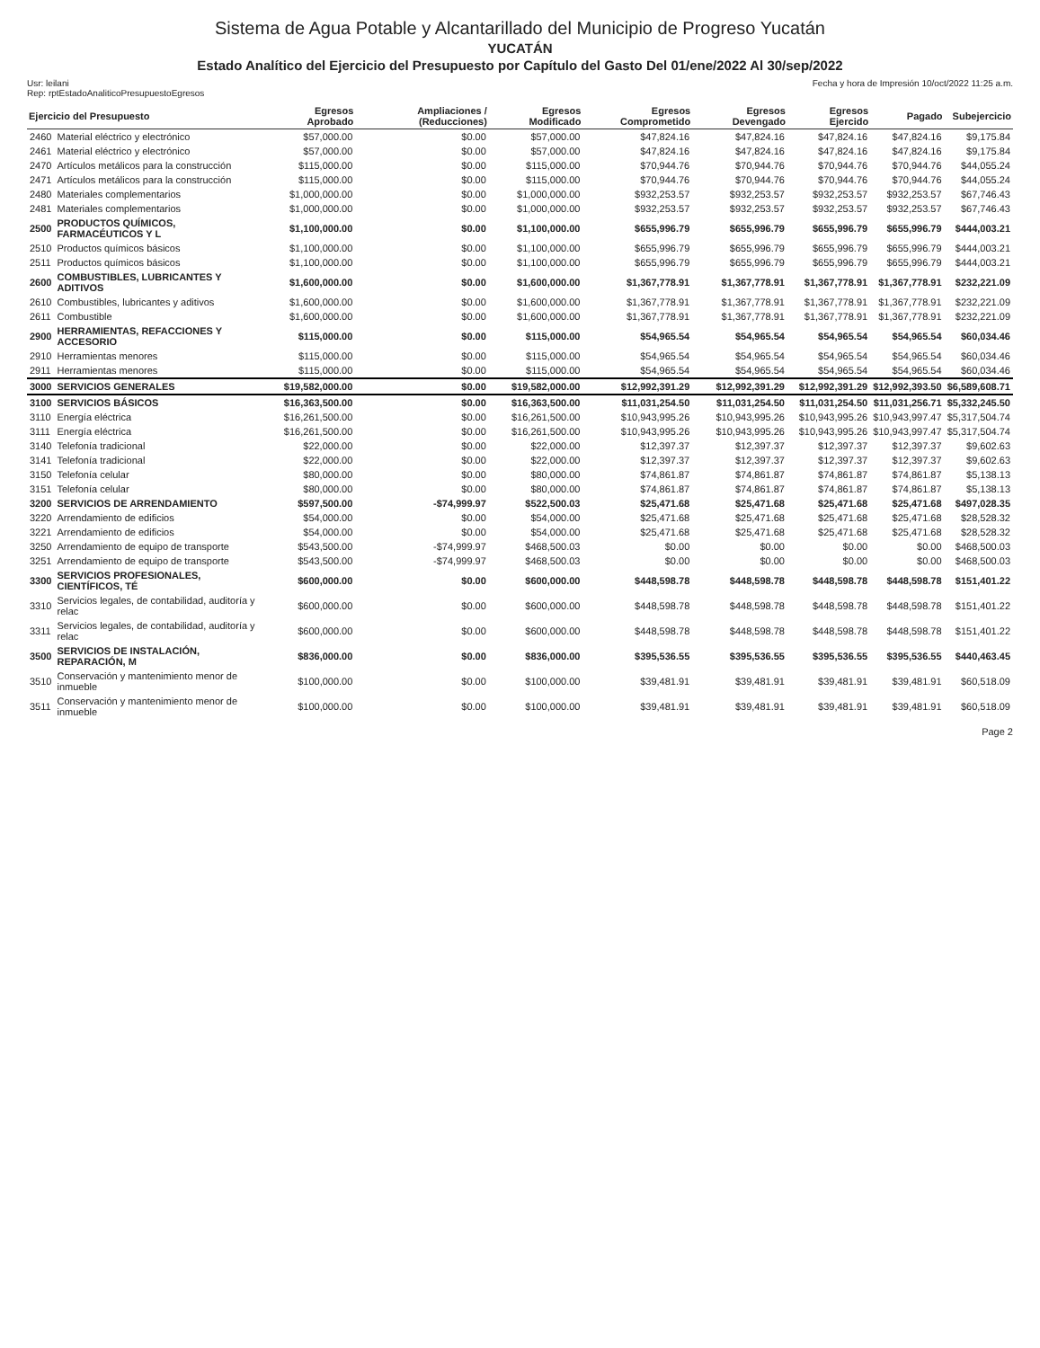Sistema de Agua Potable y Alcantarillado del Municipio de Progreso Yucatán
YUCATÁN
Estado Analítico del Ejercicio del Presupuesto por Capítulo del Gasto Del 01/ene/2022 Al 30/sep/2022
Usr: leilani
Rep: rptEstadoAnaliticoPresupuestoEgresos
Fecha y hora de Impresión 10/oct/2022 11:25 a.m.
| Ejercicio del Presupuesto | | Egresos Aprobado | Ampliaciones / (Reducciones) | Egresos Modificado | Egresos Comprometido | Egresos Devengado | Egresos Ejercido | Pagado | Subejercicio |
| --- | --- | --- | --- | --- | --- | --- | --- | --- | --- |
| 2460 | Material eléctrico y electrónico | $57,000.00 | $0.00 | $57,000.00 | $47,824.16 | $47,824.16 | $47,824.16 | $47,824.16 | $9,175.84 |
| 2461 | Material eléctrico y electrónico | $57,000.00 | $0.00 | $57,000.00 | $47,824.16 | $47,824.16 | $47,824.16 | $47,824.16 | $9,175.84 |
| 2470 | Artículos metálicos para la construcción | $115,000.00 | $0.00 | $115,000.00 | $70,944.76 | $70,944.76 | $70,944.76 | $70,944.76 | $44,055.24 |
| 2471 | Artículos metálicos para la construcción | $115,000.00 | $0.00 | $115,000.00 | $70,944.76 | $70,944.76 | $70,944.76 | $70,944.76 | $44,055.24 |
| 2480 | Materiales complementarios | $1,000,000.00 | $0.00 | $1,000,000.00 | $932,253.57 | $932,253.57 | $932,253.57 | $932,253.57 | $67,746.43 |
| 2481 | Materiales complementarios | $1,000,000.00 | $0.00 | $1,000,000.00 | $932,253.57 | $932,253.57 | $932,253.57 | $932,253.57 | $67,746.43 |
| 2500 | PRODUCTOS QUÍMICOS, FARMACÉUTICOS Y L | $1,100,000.00 | $0.00 | $1,100,000.00 | $655,996.79 | $655,996.79 | $655,996.79 | $655,996.79 | $444,003.21 |
| 2510 | Productos químicos básicos | $1,100,000.00 | $0.00 | $1,100,000.00 | $655,996.79 | $655,996.79 | $655,996.79 | $655,996.79 | $444,003.21 |
| 2511 | Productos químicos básicos | $1,100,000.00 | $0.00 | $1,100,000.00 | $655,996.79 | $655,996.79 | $655,996.79 | $655,996.79 | $444,003.21 |
| 2600 | COMBUSTIBLES, LUBRICANTES Y ADITIVOS | $1,600,000.00 | $0.00 | $1,600,000.00 | $1,367,778.91 | $1,367,778.91 | $1,367,778.91 | $1,367,778.91 | $232,221.09 |
| 2610 | Combustibles, lubricantes y aditivos | $1,600,000.00 | $0.00 | $1,600,000.00 | $1,367,778.91 | $1,367,778.91 | $1,367,778.91 | $1,367,778.91 | $232,221.09 |
| 2611 | Combustible | $1,600,000.00 | $0.00 | $1,600,000.00 | $1,367,778.91 | $1,367,778.91 | $1,367,778.91 | $1,367,778.91 | $232,221.09 |
| 2900 | HERRAMIENTAS, REFACCIONES Y ACCESORIO | $115,000.00 | $0.00 | $115,000.00 | $54,965.54 | $54,965.54 | $54,965.54 | $54,965.54 | $60,034.46 |
| 2910 | Herramientas menores | $115,000.00 | $0.00 | $115,000.00 | $54,965.54 | $54,965.54 | $54,965.54 | $54,965.54 | $60,034.46 |
| 2911 | Herramientas menores | $115,000.00 | $0.00 | $115,000.00 | $54,965.54 | $54,965.54 | $54,965.54 | $54,965.54 | $60,034.46 |
| 3000 | SERVICIOS GENERALES | $19,582,000.00 | $0.00 | $19,582,000.00 | $12,992,391.29 | $12,992,391.29 | $12,992,391.29 | $12,992,393.50 | $6,589,608.71 |
| 3100 | SERVICIOS BÁSICOS | $16,363,500.00 | $0.00 | $16,363,500.00 | $11,031,254.50 | $11,031,254.50 | $11,031,254.50 | $11,031,256.71 | $5,332,245.50 |
| 3110 | Energía eléctrica | $16,261,500.00 | $0.00 | $16,261,500.00 | $10,943,995.26 | $10,943,995.26 | $10,943,995.26 | $10,943,997.47 | $5,317,504.74 |
| 3111 | Energía eléctrica | $16,261,500.00 | $0.00 | $16,261,500.00 | $10,943,995.26 | $10,943,995.26 | $10,943,995.26 | $10,943,997.47 | $5,317,504.74 |
| 3140 | Telefonía tradicional | $22,000.00 | $0.00 | $22,000.00 | $12,397.37 | $12,397.37 | $12,397.37 | $12,397.37 | $9,602.63 |
| 3141 | Telefonía tradicional | $22,000.00 | $0.00 | $22,000.00 | $12,397.37 | $12,397.37 | $12,397.37 | $12,397.37 | $9,602.63 |
| 3150 | Telefonía celular | $80,000.00 | $0.00 | $80,000.00 | $74,861.87 | $74,861.87 | $74,861.87 | $74,861.87 | $5,138.13 |
| 3151 | Telefonía celular | $80,000.00 | $0.00 | $80,000.00 | $74,861.87 | $74,861.87 | $74,861.87 | $74,861.87 | $5,138.13 |
| 3200 | SERVICIOS DE ARRENDAMIENTO | $597,500.00 | -$74,999.97 | $522,500.03 | $25,471.68 | $25,471.68 | $25,471.68 | $25,471.68 | $497,028.35 |
| 3220 | Arrendamiento de edificios | $54,000.00 | $0.00 | $54,000.00 | $25,471.68 | $25,471.68 | $25,471.68 | $25,471.68 | $28,528.32 |
| 3221 | Arrendamiento de edificios | $54,000.00 | $0.00 | $54,000.00 | $25,471.68 | $25,471.68 | $25,471.68 | $25,471.68 | $28,528.32 |
| 3250 | Arrendamiento de equipo de transporte | $543,500.00 | -$74,999.97 | $468,500.03 | $0.00 | $0.00 | $0.00 | $0.00 | $468,500.03 |
| 3251 | Arrendamiento de equipo de transporte | $543,500.00 | -$74,999.97 | $468,500.03 | $0.00 | $0.00 | $0.00 | $0.00 | $468,500.03 |
| 3300 | SERVICIOS PROFESIONALES, CIENTÍFICOS, TÉ | $600,000.00 | $0.00 | $600,000.00 | $448,598.78 | $448,598.78 | $448,598.78 | $448,598.78 | $151,401.22 |
| 3310 | Servicios legales, de contabilidad, auditoría y relac | $600,000.00 | $0.00 | $600,000.00 | $448,598.78 | $448,598.78 | $448,598.78 | $448,598.78 | $151,401.22 |
| 3311 | Servicios legales, de contabilidad, auditoría y relac | $600,000.00 | $0.00 | $600,000.00 | $448,598.78 | $448,598.78 | $448,598.78 | $448,598.78 | $151,401.22 |
| 3500 | SERVICIOS DE INSTALACIÓN, REPARACIÓN, M | $836,000.00 | $0.00 | $836,000.00 | $395,536.55 | $395,536.55 | $395,536.55 | $395,536.55 | $440,463.45 |
| 3510 | Conservación y mantenimiento menor de inmueble | $100,000.00 | $0.00 | $100,000.00 | $39,481.91 | $39,481.91 | $39,481.91 | $39,481.91 | $60,518.09 |
| 3511 | Conservación y mantenimiento menor de inmueble | $100,000.00 | $0.00 | $100,000.00 | $39,481.91 | $39,481.91 | $39,481.91 | $39,481.91 | $60,518.09 |
Page 2